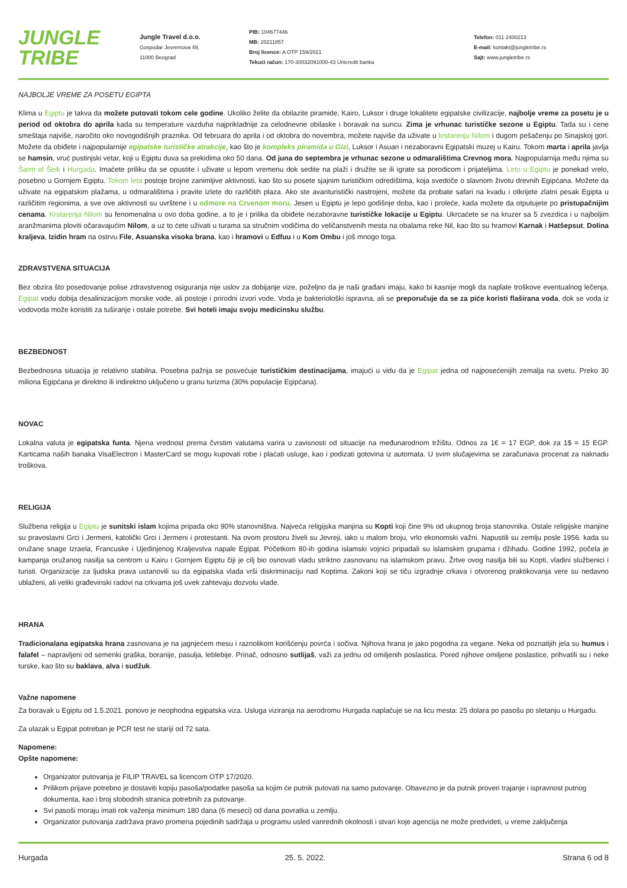JUNGLE
TRIBE
Jungle Travel d.o.o.
Gospodar Jevremova 49,
11000 Beograd
PIB: 104677446
MB: 20211857
Broj licence: A OTP 159/2021
Tekući račun: 170-30032091000-43 Unicredit banka
Telefon: 011 2400213
E-mail: kontakt@jungletribe.rs
Sajt: www.jungletribe.rs
NAJBOLJE VREME ZA POSETU EGIPTA
Klima u Egiptu je takva da možete putovati tokom cele godine. Ukoliko želite da obilazite piramide, Kairo, Luksor i druge lokalitete egipatske civilizacije, najbolje vreme za posetu je u period od oktobra do aprila kada su temperature vazduha najprikladnije za celodnevne obilaske i boravak na suncu. Zima je vrhunac turističke sezone u Egiptu. Tada su i cene smeštaja najviše, naročito oko novogodišnjih praznika. Od februara do aprila i od oktobra do novembra, možete najviše da uživate u krstarenju Nilom i dugom pešačenju po Sinajskoj gori. Možete da obiđete i najpopularnije egipatske turističke atrakcije, kao što je kompleks piramida u Gizi, Luksor i Asuan i nezaboravni Egipatski muzej u Kairu. Tokom marta i aprila javlja se hamsin, vruć pustinjski vetar, koji u Egiptu duva sa prekidima oko 50 dana. Od juna do septembra je vrhunac sezone u odmaralištima Crevnog mora. Najpopularnija među njima su Šarm el Šeik i Hurgada. Imaćete priliku da se opustite i uživate u lepom vremenu dok sedite na plaži i družite se ili igrate sa porodicom i prijateljima. Leto u Egiptu je ponekad vrelo, posebno u Gornjem Egiptu. Tokom leta postoje brojne zanimljive aktivnosti, kao što su posete sjajnim turističkim odredištima, koja svedoče o slavnom životu drevnih Egipćana. Možete da uživate na egipatskim plažama, u odmaralištima i pravite izlete do različitih plaza. Ako ste avanturistički nastrojeni, možete da probate safari na kvadu i otkrijete zlatni pesak Egipta u različitim regionima, a sve ove aktivnosti su uvrštene i u odmore na Crvenom moru. Jesen u Egiptu je lepo godišnje doba, kao i proleće, kada možete da otputujete po pristupačnijim cenama. Krstarenja Nilom su fenomenalna u ovo doba godine, a to je i prilika da obiđete nezaboravne turističke lokacije u Egiptu. Ukrcaćete se na kruzer sa 5 zvezdica i u najboljim aranžmanima ploviti očaravajućim Nilom, a uz to ćete uživati u turama sa stručnim vodičima do veličanstvenih mesta na obalama reke Nil, kao što su hramovi Karnak i Hatšepsut, Dolina kraljeva, Izidin hram na ostrvu File, Asuanska visoka brana, kao i hramovi u Edfuu i u Kom Ombu i još mnogo toga.
ZDRAVSTVENA SITUACIJA
Bez obzira što posedovanje polise zdravstvenog osiguranja nije uslov za dobijanje vize, poželjno da je naši građani imaju, kako bi kasnije mogli da naplate troškove eventualnog lečenja. Egipat vodu dobija desalinizacijom morske vode, ali postoje i prirodni izvori vode. Voda je bakteriološki ispravna, ali se preporučuje da se za piće koristi flaširana voda, dok se voda iz vodovoda može koristiti za tuširanje i ostale potrebe. Svi hoteli imaju svoju medicinsku službu.
BEZBEDNOST
Bezbednosna situacija je relativno stabilna. Posebna pažnja se posvećuje turističkim destinacijama, imajući u vidu da je Egipat jedna od najposećenijih zemalja na svetu. Preko 30 miliona Egipćana je direktno ili indirektno uključeno u granu turizma (30% populacije Egipćana).
NOVAC
Lokalna valuta je egipatska funta. Njena vrednost prema čvrstim valutama varira u zavisnosti od situacije na međunarodnom tržištu. Odnos za 1€ = 17 EGP, dok za 1$ = 15 EGP. Karticama naših banaka VisaElectron i MasterCard se mogu kupovati robe i plaćati usluge, kao i podizati gotovina iz automata. U svim slučajevima se zaračunava procenat za naknadu troškova.
RELIGIJA
Službena religija u Egiptu je sunitski islam kojima pripada oko 90% stanovništva. Najveća religijska manjina su Kopti koji čine 9% od ukupnog broja stanovnika. Ostale religijske manjine su pravoslavni Grci i Jermeni, katolički Grci i Jermeni i protestanti. Na ovom prostoru živeli su Jevreji, iako u malom broju, vrlo ekonomski važni. Napustili su zemlju posle 1956. kada su oružane snage Izraela, Francuske i Ujedinjenog Kraljevstva napale Egipat. Početkom 80-ih godina islamski vojnici pripadali su islamskim grupama i džihadu. Godine 1992, počela je kampanja oružanog nasilja sa centrom u Kairu i Gornjem Egiptu čiji je cilj bio osnovati vladu striktno zasnovanu na islamskom pravu. Žrtve ovog nasilja bili su Kopti, vladini službenici i turisti. Organizacije za ljudska prava ustanovili su da egipatska vlada vrši diskriminaciju nad Koptima. Zakoni koji se tiču izgradnje crkava i otvorenog praktikovanja vere su nedavno ublaženi, ali veliki građevinski radovi na crkvama još uvek zahtevaju dozvolu vlade.
HRANA
Tradicionalana egipatska hrana zasnovana je na jagnjećem mesu i raznolikom korišćenju povrća i sočiva. Njihova hrana je jako pogodna za vegane. Neka od poznatijih jela su humus i falafel – napravljeni od semenki graška, boranije, pasulja, leblebije. Prinač, odnosno sutlijaš, važi za jednu od omiljenih poslastica. Pored njihove omiljene poslastice, prihvatili su i neke turske, kao što su baklava, alva i sudžuk.
Važne napomene
Za boravak u Egiptu od 1.5.2021. ponovo je neophodna egipatska viza. Usluga viziranja na aerodromu Hurgada naplaćuje se na licu mesta: 25 dolara po pasošu po sletanju u Hurgadu.
Za ulazak u Egipat potreban je PCR test ne stariji od 72 sata.
Napomene:
Opšte napomene:
Organizator putovanja je FILIP TRAVEL sa licencom OTP 17/2020.
Prilikom prijave potrebno je dostaviti kopiju pasoša/podatke pasoša sa kojim će putnik putovati na samo putovanje. Obavezno je da putnik proveri trajanje i ispravnost putnog dokumenta, kao i broj slobodnih stranica potrebnih za putovanje.
Svi pasoši moraju imati rok važenja minimum 180 dana (6 meseci) od dana povratka u zemlju.
Organizator putovanja zadržava pravo promena pojedinih sadržaja u programu usled vanrednih okolnosti i stvari koje agencija ne može predvideti, u vreme zaključenja
Hurgada 25. 5. 2022. Strana 6 od 8